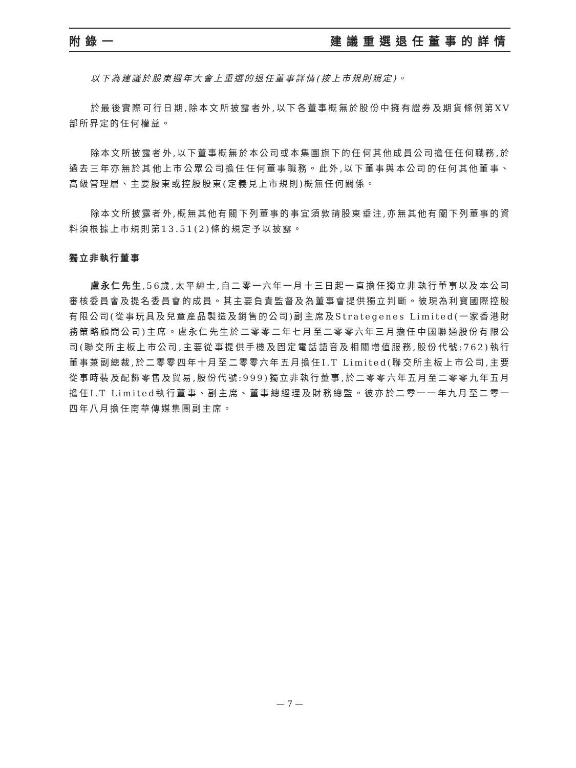附錄一 建議重選退任董事的詳情
以下為建議於股東週年大會上重選的退任董事詳情(按上市規則規定)。
於最後實際可行日期,除本文所披露者外,以下各董事概無於股份中擁有證券及期貨條例第XV部所界定的任何權益。
除本文所披露者外,以下董事概無於本公司或本集團旗下的任何其他成員公司擔任任何職務,於過去三年亦無於其他上市公眾公司擔任任何董事職務。此外,以下董事與本公司的任何其他董事、高級管理層、主要股東或控股股東(定義見上市規則)概無任何關係。
除本文所披露者外,概無其他有關下列董事的事宜須敦請股東垂注,亦無其他有關下列董事的資料須根據上市規則第13.51(2)條的規定予以披露。
獨立非執行董事
盧永仁先生,56歲,太平紳士,自二零一六年一月十三日起一直擔任獨立非執行董事以及本公司審核委員會及提名委員會的成員。其主要負責監督及為董事會提供獨立判斷。彼現為利寶國際控股有限公司(從事玩具及兒童產品製造及銷售的公司)副主席及Strategenes Limited(一家香港財務策略顧問公司)主席。盧永仁先生於二零零二年七月至二零零六年三月擔任中國聯通股份有限公司(聯交所主板上市公司,主要從事提供手機及固定電話語音及相關增值服務,股份代號:762)執行董事兼副總裁,於二零零四年十月至二零零六年五月擔任I.T Limited(聯交所主板上市公司,主要從事時裝及配飾零售及貿易,股份代號:999)獨立非執行董事,於二零零六年五月至二零零九年五月擔任I.T Limited執行董事、副主席、董事總經理及財務總監。彼亦於二零一一年九月至二零一四年八月擔任南華傳媒集團副主席。
— 7 —